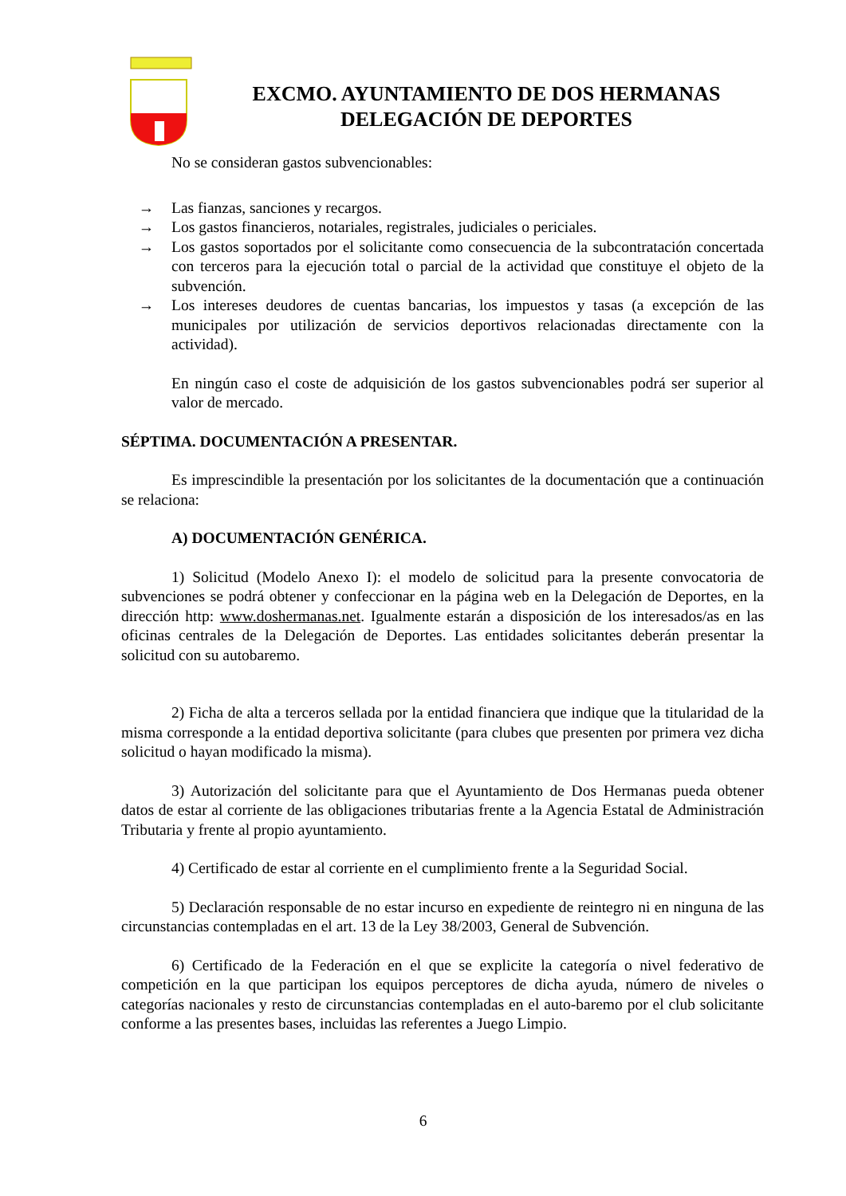EXCMO. AYUNTAMIENTO DE DOS HERMANAS
DELEGACIÓN DE DEPORTES
No se consideran gastos subvencionables:
→ Las fianzas, sanciones y recargos.
→ Los gastos financieros, notariales, registrales, judiciales o periciales.
→ Los gastos soportados por el solicitante como consecuencia de la subcontratación concertada con terceros para la ejecución total o parcial de la actividad que constituye el objeto de la subvención.
→ Los intereses deudores de cuentas bancarias, los impuestos y tasas (a excepción de las municipales por utilización de servicios deportivos relacionadas directamente con la actividad).
En ningún caso el coste de adquisición de los gastos subvencionables podrá ser superior al valor de mercado.
SÉPTIMA. DOCUMENTACIÓN A PRESENTAR.
Es imprescindible la presentación por los solicitantes de la documentación que a continuación se relaciona:
A) DOCUMENTACIÓN GENÉRICA.
1) Solicitud (Modelo Anexo I): el modelo de solicitud para la presente convocatoria de subvenciones se podrá obtener y confeccionar en la página web en la Delegación de Deportes, en la dirección http: www.doshermanas.net. Igualmente estarán a disposición de los interesados/as en las oficinas centrales de la Delegación de Deportes. Las entidades solicitantes deberán presentar la solicitud con su autobaremo.
2) Ficha de alta a terceros sellada por la entidad financiera que indique que la titularidad de la misma corresponde a la entidad deportiva solicitante (para clubes que presenten por primera vez dicha solicitud o hayan modificado la misma).
3) Autorización del solicitante para que el Ayuntamiento de Dos Hermanas pueda obtener datos de estar al corriente de las obligaciones tributarias frente a la Agencia Estatal de Administración Tributaria y frente al propio ayuntamiento.
4) Certificado de estar al corriente en el cumplimiento frente a la Seguridad Social.
5) Declaración responsable de no estar incurso en expediente de reintegro ni en ninguna de las circunstancias contempladas en el art. 13 de la Ley 38/2003, General de Subvención.
6) Certificado de la Federación en el que se explicite la categoría o nivel federativo de competición en la que participan los equipos perceptores de dicha ayuda, número de niveles o categorías nacionales y resto de circunstancias contempladas en el auto-baremo por el club solicitante conforme a las presentes bases, incluidas las referentes a Juego Limpio.
6